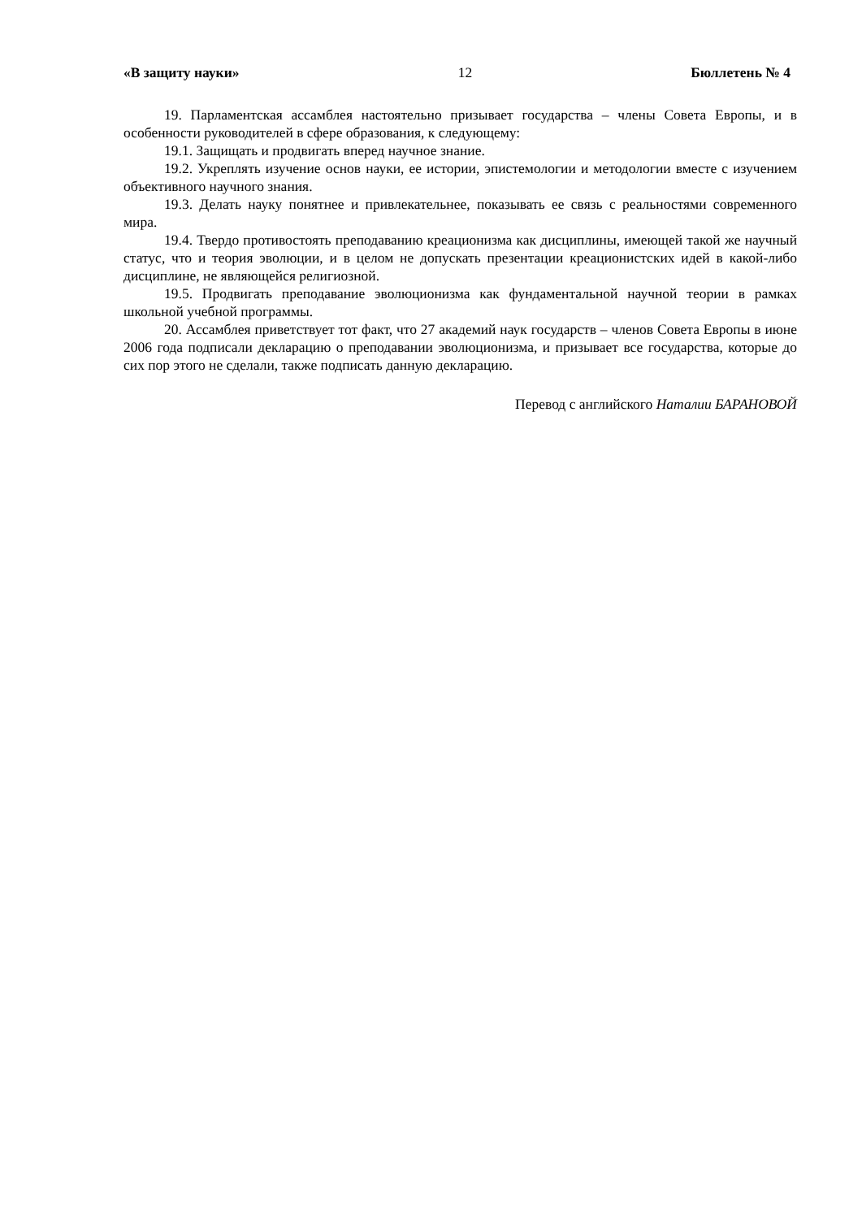«В защиту науки» 12 Бюллетень № 4
19. Парламентская ассамблея настоятельно призывает государства – члены Совета Европы, и в особенности руководителей в сфере образования, к следующему:
19.1. Защищать и продвигать вперед научное знание.
19.2. Укреплять изучение основ науки, ее истории, эпистемологии и методологии вместе с изучением объективного научного знания.
19.3. Делать науку понятнее и привлекательнее, показывать ее связь с реальностями современного мира.
19.4. Твердо противостоять преподаванию креационизма как дисциплины, имеющей такой же научный статус, что и теория эволюции, и в целом не допускать презентации креационистских идей в какой-либо дисциплине, не являющейся религиозной.
19.5. Продвигать преподавание эволюционизма как фундаментальной научной теории в рамках школьной учебной программы.
20. Ассамблея приветствует тот факт, что 27 академий наук государств – членов Совета Европы в июне 2006 года подписали декларацию о преподавании эволюционизма, и призывает все государства, которые до сих пор этого не сделали, также подписать данную декларацию.
Перевод с английского Наталии БАРАНОВОЙ